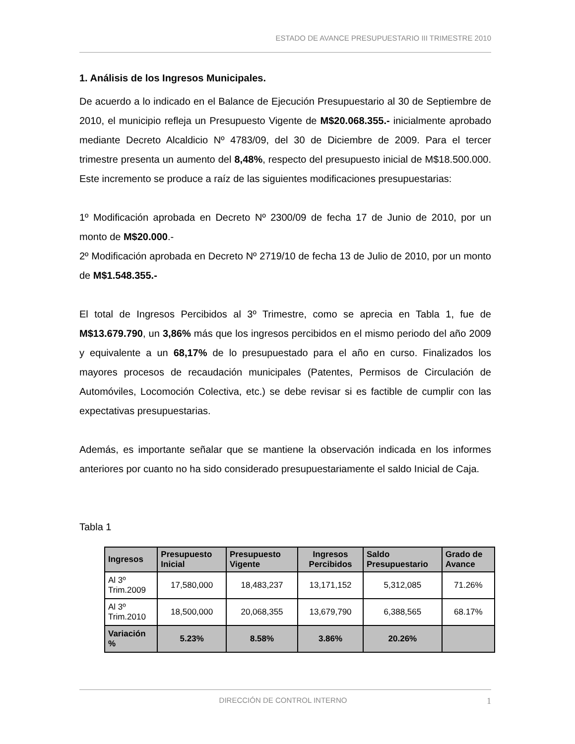ESTADO DE AVANCE PRESUPUESTARIO III TRIMESTRE 2010
1. Análisis de los Ingresos Municipales.
De acuerdo a lo indicado en el Balance de Ejecución Presupuestario al 30 de Septiembre de 2010, el municipio refleja un Presupuesto Vigente de M$20.068.355.- inicialmente aprobado mediante Decreto Alcaldicio Nº 4783/09, del 30 de Diciembre de 2009. Para el tercer trimestre presenta un aumento del 8,48%, respecto del presupuesto inicial de M$18.500.000. Este incremento se produce a raíz de las siguientes modificaciones presupuestarias:
1º Modificación aprobada en Decreto Nº 2300/09 de fecha 17 de Junio de 2010, por un monto de M$20.000.-
2º Modificación aprobada en Decreto Nº 2719/10 de fecha 13 de Julio de 2010, por un monto de M$1.548.355.-
El total de Ingresos Percibidos al 3º Trimestre, como se aprecia en Tabla 1, fue de M$13.679.790, un 3,86% más que los ingresos percibidos en el mismo periodo del año 2009 y equivalente a un 68,17% de lo presupuestado para el año en curso. Finalizados los mayores procesos de recaudación municipales (Patentes, Permisos de Circulación de Automóviles, Locomoción Colectiva, etc.) se debe revisar si es factible de cumplir con las expectativas presupuestarias.
Además, es importante señalar que se mantiene la observación indicada en los informes anteriores por cuanto no ha sido considerado presupuestariamente el saldo Inicial de Caja.
Tabla 1
| Ingresos | Presupuesto Inicial | Presupuesto Vigente | Ingresos Percibidos | Saldo Presupuestario | Grado de Avance |
| --- | --- | --- | --- | --- | --- |
| Al 3º Trim.2009 | 17,580,000 | 18,483,237 | 13,171,152 | 5,312,085 | 71.26% |
| Al 3º Trim.2010 | 18,500,000 | 20,068,355 | 13,679,790 | 6,388,565 | 68.17% |
| Variación % | 5.23% | 8.58% | 3.86% | 20.26% | |
DIRECCIÓN DE CONTROL INTERNO 1